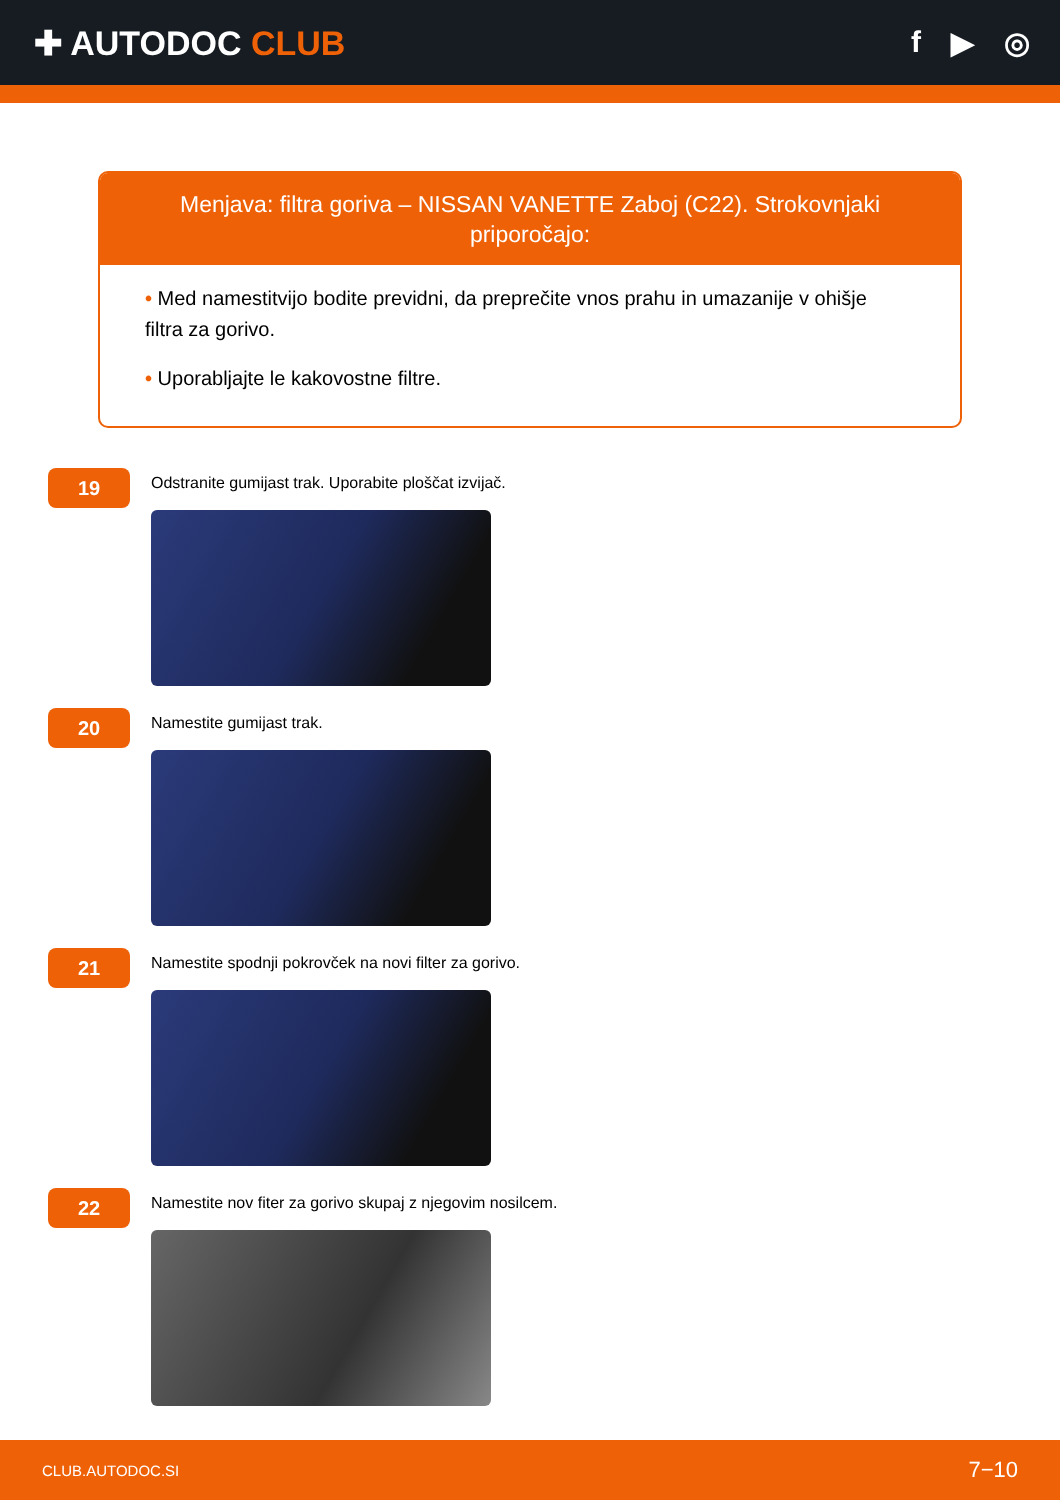✚ AUTODOC CLUB f ▶ ◎
Menjava: filtra goriva – NISSAN VANETTE Zaboj (C22). Strokovnjaki priporočajo:
• Med namestitvijo bodite previdni, da preprečite vnos prahu in umazanije v ohišje filtra za gorivo.
• Uporabljajte le kakovostne filtre.
19
Odstranite gumijast trak. Uporabite ploščat izvijač.
20
Namestite gumijast trak.
21
Namestite spodnji pokrovček na novi filter za gorivo.
22
Namestite nov fiter za gorivo skupaj z njegovim nosilcem.
CLUB.AUTODOC.SI 7−10